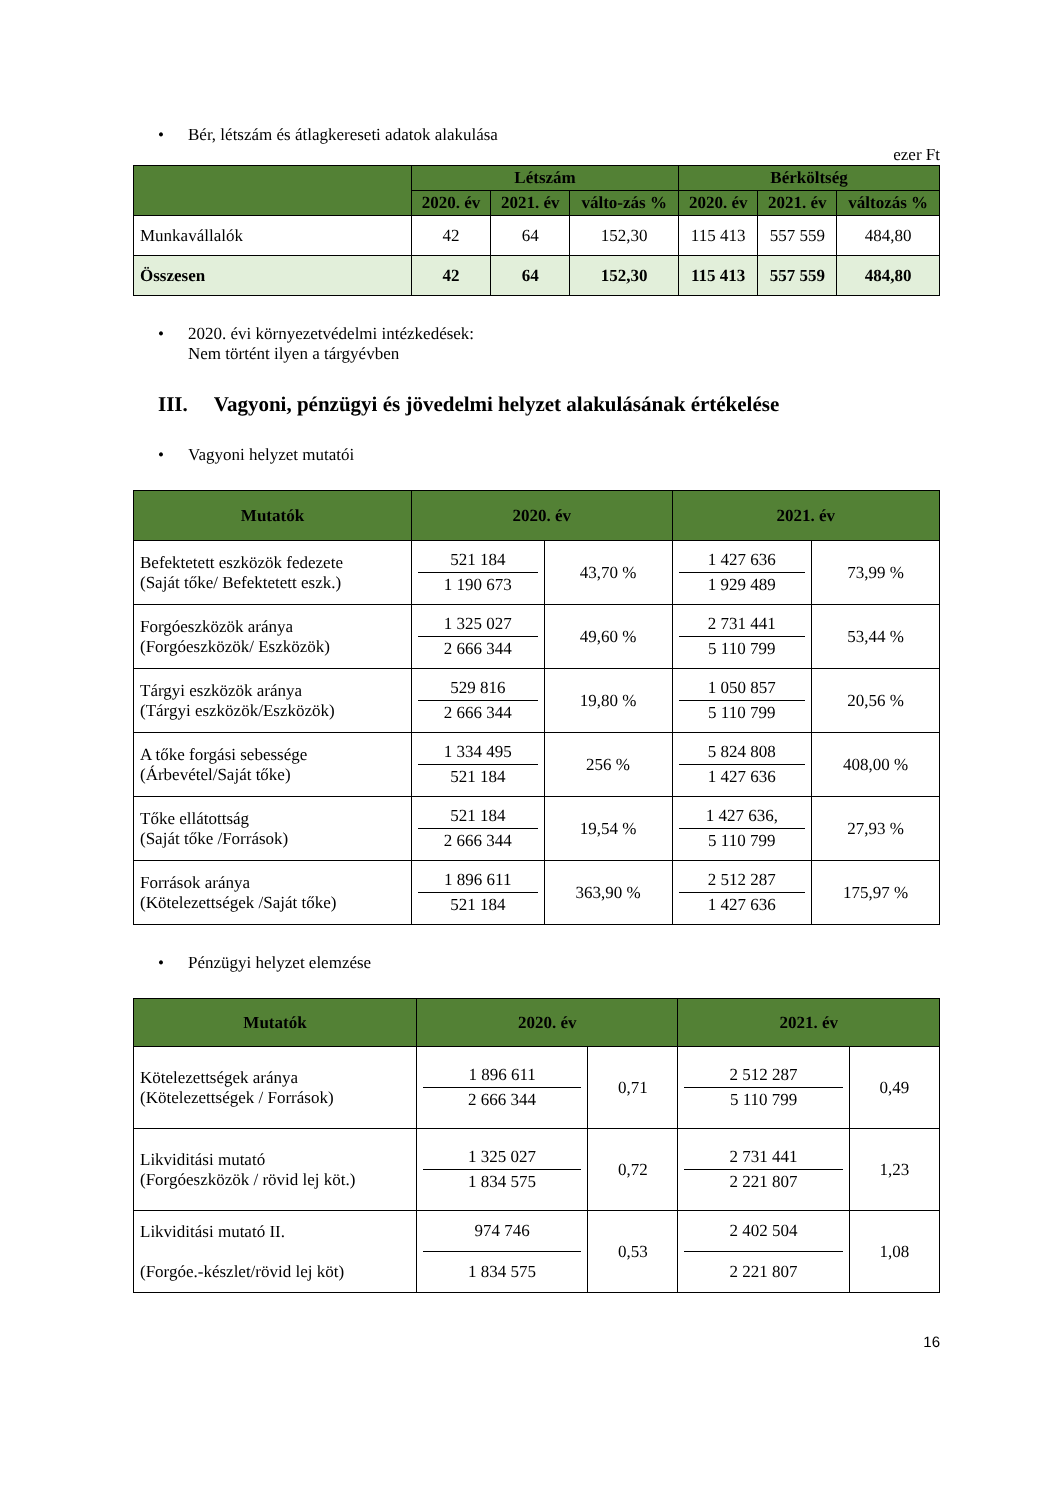• Bér, létszám és átlagkereseti adatok alakulása
ezer Ft
| | Létszám | | | Bérköltség | | |
| --- | --- | --- | --- | --- | --- | --- |
| | 2020. év | 2021. év | válto-zás % | 2020. év | 2021. év | változás % |
| Munkavállalók | 42 | 64 | 152,30 | 115 413 | 557 559 | 484,80 |
| Összesen | 42 | 64 | 152,30 | 115 413 | 557 559 | 484,80 |
• 2020. évi környezetvédelmi intézkedések:
Nem történt ilyen a tárgyévben
III. Vagyoni, pénzügyi és jövedelmi helyzet alakulásának értékelése
• Vagyoni helyzet mutatói
| Mutatók | 2020. év | | 2021. év | |
| --- | --- | --- | --- | --- |
| Befektetett eszközök fedezete (Saját tőke/ Befektetett eszk.) | 521 184 1 190 673 | 43,70 % | 1 427 636 1 929 489 | 73,99 % |
| Forgóeszközök aránya (Forgóeszközök/ Eszközök) | 1 325 027 2 666 344 | 49,60 % | 2 731 441 5 110 799 | 53,44 % |
| Tárgyi eszközök aránya (Tárgyi eszközök/Eszközök) | 529 816 2 666 344 | 19,80 % | 1 050 857 5 110 799 | 20,56 % |
| A tőke forgási sebessége (Árbevétel/Saját tőke) | 1 334 495 521 184 | 256 % | 5 824 808 1 427 636 | 408,00 % |
| Tőke ellátottság (Saját tőke /Források) | 521 184 2 666 344 | 19,54 % | 1 427 636, 5 110 799 | 27,93 % |
| Források aránya (Kötelezettségek /Saját tőke) | 1 896 611 521 184 | 363,90 % | 2 512 287 1 427 636 | 175,97 % |
• Pénzügyi helyzet elemzése
| Mutatók | 2020. év | | 2021. év | |
| --- | --- | --- | --- | --- |
| Kötelezettségek aránya (Kötelezettségek / Források) | 1 896 611 2 666 344 | 0,71 | 2 512 287 5 110 799 | 0,49 |
| Likviditási mutató (Forgóeszközök / rövid lej köt.) | 1 325 027 1 834 575 | 0,72 | 2 731 441 2 221 807 | 1,23 |
| Likviditási mutató II. (Forgóe.-készlet/rövid lej köt) | 974 746 1 834 575 | 0,53 | 2 402 504 2 221 807 | 1,08 |
16